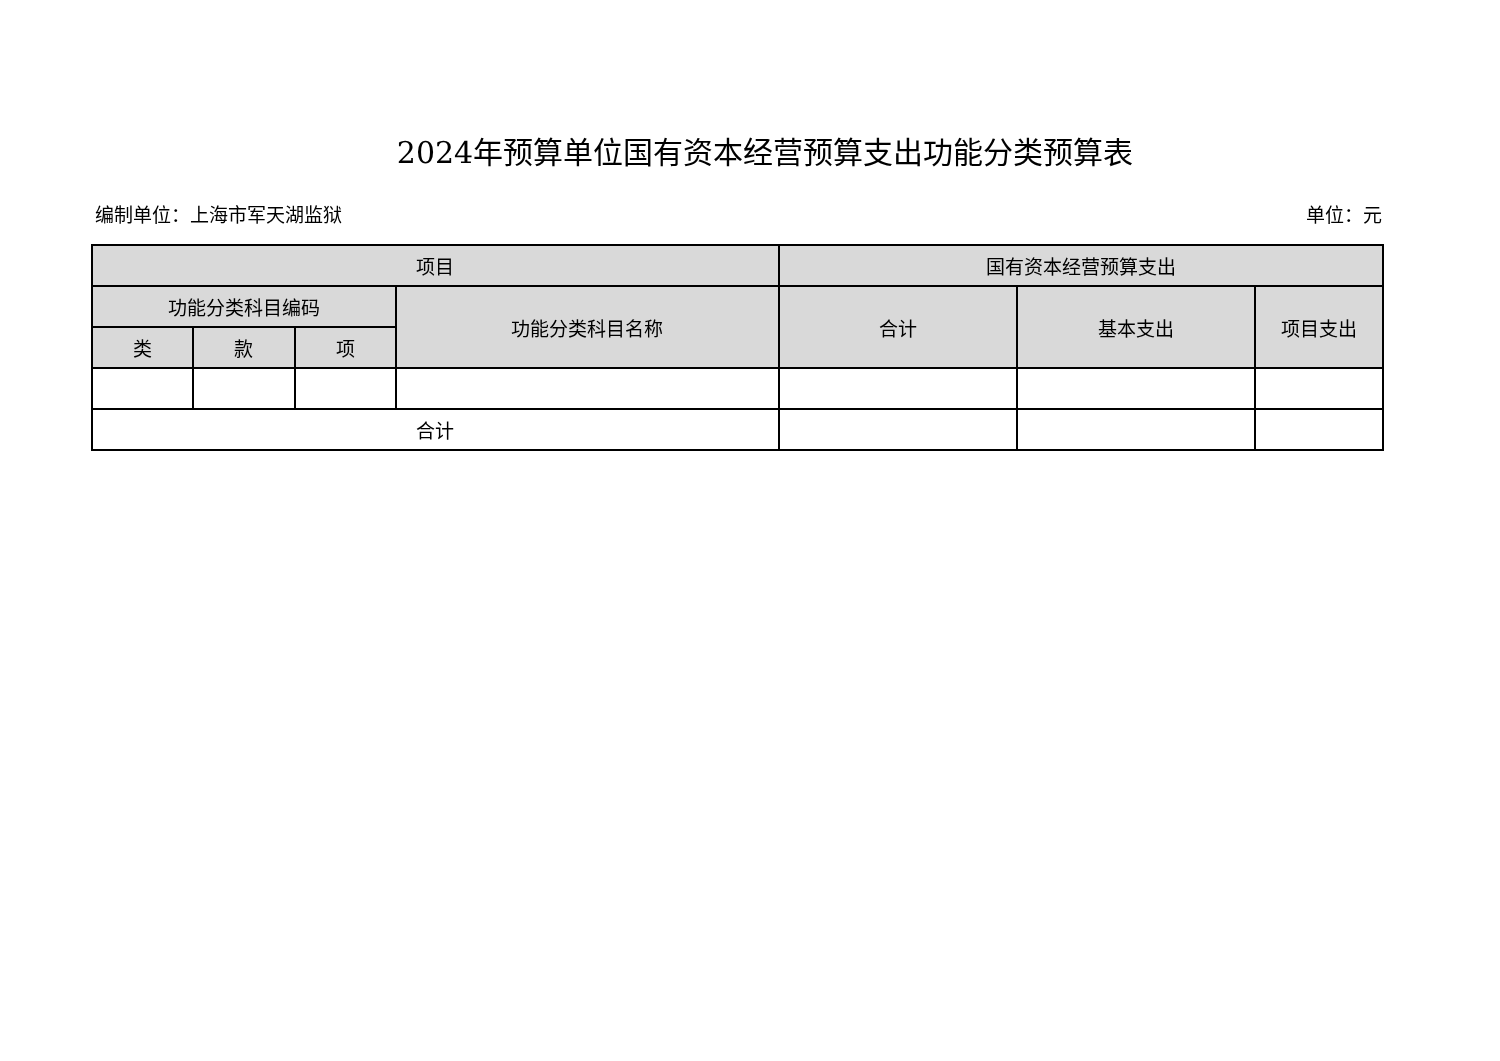2024年预算单位国有资本经营预算支出功能分类预算表
编制单位：上海市军天湖监狱 单位：元
| 项目 | | | | 国有资本经营预算支出 | | |
| --- | --- | --- | --- | --- | --- | --- |
| 功能分类科目编码 | | | 功能分类科目名称 | 合计 | 基本支出 | 项目支出 |
| 类 | 款 | 项 | | | | |
| 合计 | | | | | | |